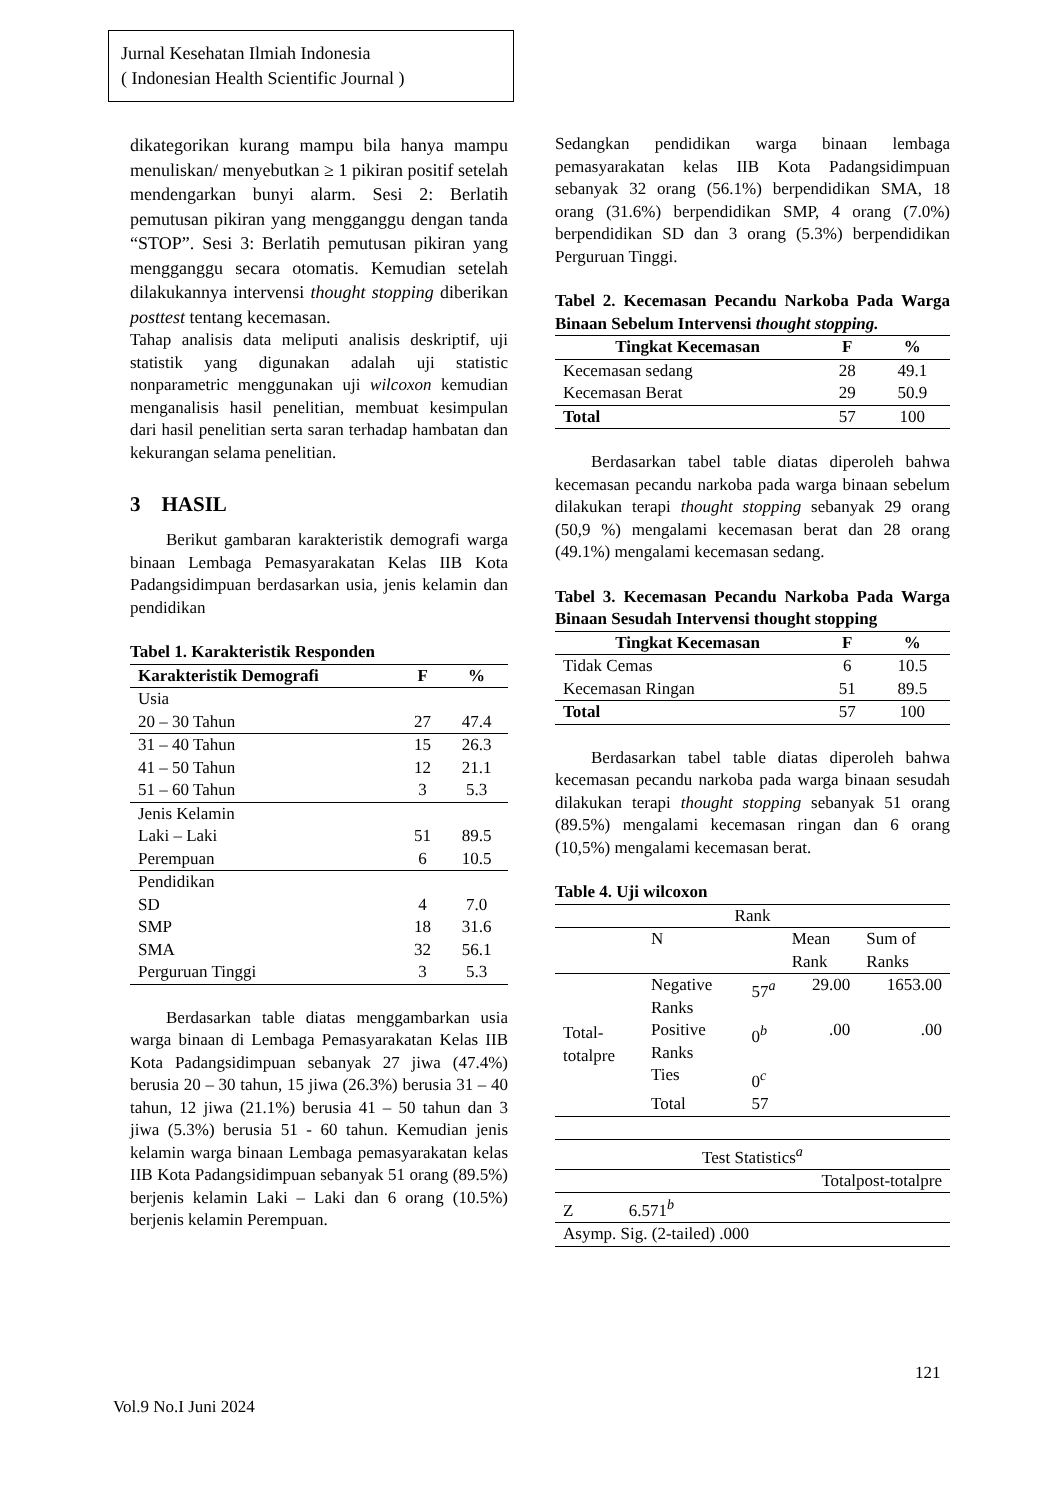Jurnal Kesehatan Ilmiah Indonesia
( Indonesian Health Scientific Journal )
dikategorikan kurang mampu bila hanya mampu menuliskan/ menyebutkan ≥ 1 pikiran positif setelah mendengarkan bunyi alarm. Sesi 2: Berlatih pemutusan pikiran yang mengganggu dengan tanda “STOP”. Sesi 3: Berlatih pemutusan pikiran yang mengganggu secara otomatis. Kemudian setelah dilakukannya intervensi thought stopping diberikan posttest tentang kecemasan.
Tahap analisis data meliputi analisis deskriptif, uji statistik yang digunakan adalah uji statistic nonparametric menggunakan uji wilcoxon kemudian menganalisis hasil penelitian, membuat kesimpulan dari hasil penelitian serta saran terhadap hambatan dan kekurangan selama penelitian.
3 HASIL
Berikut gambaran karakteristik demografi warga binaan Lembaga Pemasyarakatan Kelas IIB Kota Padangsidimpuan berdasarkan usia, jenis kelamin dan pendidikan
Tabel 1. Karakteristik Responden
| Karakteristik Demografi | F | % |
| --- | --- | --- |
| Usia 20 – 30 Tahun | 27 | 47.4 |
| 31 – 40 Tahun | 15 | 26.3 |
| 41 – 50 Tahun | 12 | 21.1 |
| 51 – 60 Tahun | 3 | 5.3 |
| Jenis Kelamin Laki – Laki | 51 | 89.5 |
| Perempuan | 6 | 10.5 |
| Pendidikan SD | 4 | 7.0 |
| SMP | 18 | 31.6 |
| SMA | 32 | 56.1 |
| Perguruan Tinggi | 3 | 5.3 |
Berdasarkan table diatas menggambarkan usia warga binaan di Lembaga Pemasyarakatan Kelas IIB Kota Padangsidimpuan sebanyak 27 jiwa (47.4%) berusia 20 – 30 tahun, 15 jiwa (26.3%) berusia 31 – 40 tahun, 12 jiwa (21.1%) berusia 41 – 50 tahun dan 3 jiwa (5.3%) berusia 51 - 60 tahun. Kemudian jenis kelamin warga binaan Lembaga pemasyarakatan kelas IIB Kota Padangsidimpuan sebanyak 51 orang (89.5%) berjenis kelamin Laki – Laki dan 6 orang (10.5%) berjenis kelamin Perempuan.
Sedangkan pendidikan warga binaan lembaga pemasyarakatan kelas IIB Kota Padangsidimpuan sebanyak 32 orang (56.1%) berpendidikan SMA, 18 orang (31.6%) berpendidikan SMP, 4 orang (7.0%) berpendidikan SD dan 3 orang (5.3%) berpendidikan Perguruan Tinggi.
Tabel 2. Kecemasan Pecandu Narkoba Pada Warga Binaan Sebelum Intervensi thought stopping.
| Tingkat Kecemasan | F | % |
| --- | --- | --- |
| Kecemasan sedang | 28 | 49.1 |
| Kecemasan Berat | 29 | 50.9 |
| Total | 57 | 100 |
Berdasarkan tabel table diatas diperoleh bahwa kecemasan pecandu narkoba pada warga binaan sebelum dilakukan terapi thought stopping sebanyak 29 orang (50,9 %) mengalami kecemasan berat dan 28 orang (49.1%) mengalami kecemasan sedang.
Tabel 3. Kecemasan Pecandu Narkoba Pada Warga Binaan Sesudah Intervensi thought stopping
| Tingkat Kecemasan | F | % |
| --- | --- | --- |
| Tidak Cemas | 6 | 10.5 |
| Kecemasan Ringan | 51 | 89.5 |
| Total | 57 | 100 |
Berdasarkan tabel table diatas diperoleh bahwa kecemasan pecandu narkoba pada warga binaan sesudah dilakukan terapi thought stopping sebanyak 51 orang (89.5%) mengalami kecemasan ringan dan 6 orang (10,5%) mengalami kecemasan berat.
Table 4. Uji wilcoxon
| Rank | | | | |
| | N | | Mean Rank | Sum of Ranks |
| Total-totalpre | Negative Ranks | 57<sup>a</sup> | 29.00 | 1653.00 |
| | Positive Ranks | 0<sup>b</sup> | .00 | .00 |
| | Ties | 0<sup>c</sup> | | |
| | Total | 57 | | |
| Test Statistics<sup>a</sup> | |
| | Totalpost-totalpre |
| Z 6.571<sup>b</sup> | |
| Asymp. Sig. (2-tailed) .000 | |
121
Vol.9 No.I Juni 2024